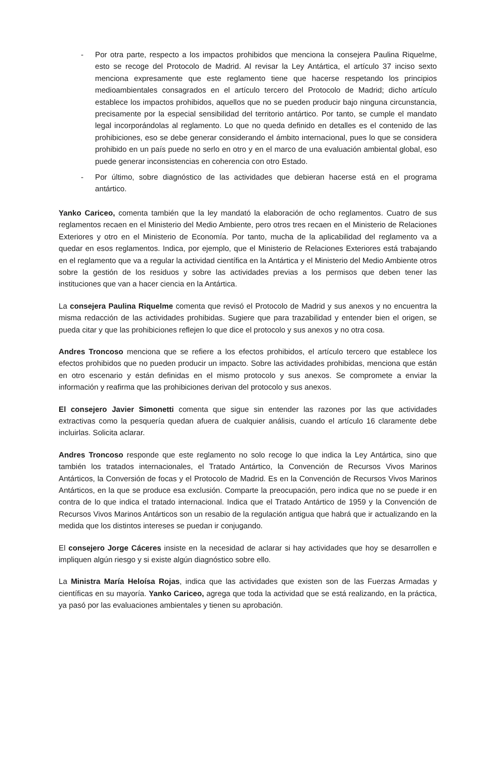- Por otra parte, respecto a los impactos prohibidos que menciona la consejera Paulina Riquelme, esto se recoge del Protocolo de Madrid. Al revisar la Ley Antártica, el artículo 37 inciso sexto menciona expresamente que este reglamento tiene que hacerse respetando los principios medioambientales consagrados en el artículo tercero del Protocolo de Madrid; dicho artículo establece los impactos prohibidos, aquellos que no se pueden producir bajo ninguna circunstancia, precisamente por la especial sensibilidad del territorio antártico. Por tanto, se cumple el mandato legal incorporándolas al reglamento. Lo que no queda definido en detalles es el contenido de las prohibiciones, eso se debe generar considerando el ámbito internacional, pues lo que se considera prohibido en un país puede no serlo en otro y en el marco de una evaluación ambiental global, eso puede generar inconsistencias en coherencia con otro Estado.
- Por último, sobre diagnóstico de las actividades que debieran hacerse está en el programa antártico.
Yanko Cariceo, comenta también que la ley mandató la elaboración de ocho reglamentos. Cuatro de sus reglamentos recaen en el Ministerio del Medio Ambiente, pero otros tres recaen en el Ministerio de Relaciones Exteriores y otro en el Ministerio de Economía. Por tanto, mucha de la aplicabilidad del reglamento va a quedar en esos reglamentos. Indica, por ejemplo, que el Ministerio de Relaciones Exteriores está trabajando en el reglamento que va a regular la actividad científica en la Antártica y el Ministerio del Medio Ambiente otros sobre la gestión de los residuos y sobre las actividades previas a los permisos que deben tener las instituciones que van a hacer ciencia en la Antártica.
La consejera Paulina Riquelme comenta que revisó el Protocolo de Madrid y sus anexos y no encuentra la misma redacción de las actividades prohibidas. Sugiere que para trazabilidad y entender bien el origen, se pueda citar y que las prohibiciones reflejen lo que dice el protocolo y sus anexos y no otra cosa.
Andres Troncoso menciona que se refiere a los efectos prohibidos, el artículo tercero que establece los efectos prohibidos que no pueden producir un impacto. Sobre las actividades prohibidas, menciona que están en otro escenario y están definidas en el mismo protocolo y sus anexos. Se compromete a enviar la información y reafirma que las prohibiciones derivan del protocolo y sus anexos.
El consejero Javier Simonetti comenta que sigue sin entender las razones por las que actividades extractivas como la pesquería quedan afuera de cualquier análisis, cuando el artículo 16 claramente debe incluirlas. Solicita aclarar.
Andres Troncoso responde que este reglamento no solo recoge lo que indica la Ley Antártica, sino que también los tratados internacionales, el Tratado Antártico, la Convención de Recursos Vivos Marinos Antárticos, la Conversión de focas y el Protocolo de Madrid. Es en la Convención de Recursos Vivos Marinos Antárticos, en la que se produce esa exclusión. Comparte la preocupación, pero indica que no se puede ir en contra de lo que indica el tratado internacional. Indica que el Tratado Antártico de 1959 y la Convención de Recursos Vivos Marinos Antárticos son un resabio de la regulación antigua que habrá que ir actualizando en la medida que los distintos intereses se puedan ir conjugando.
El consejero Jorge Cáceres insiste en la necesidad de aclarar si hay actividades que hoy se desarrollen e impliquen algún riesgo y si existe algún diagnóstico sobre ello.
La Ministra María Heloísa Rojas, indica que las actividades que existen son de las Fuerzas Armadas y científicas en su mayoría. Yanko Cariceo, agrega que toda la actividad que se está realizando, en la práctica, ya pasó por las evaluaciones ambientales y tienen su aprobación.